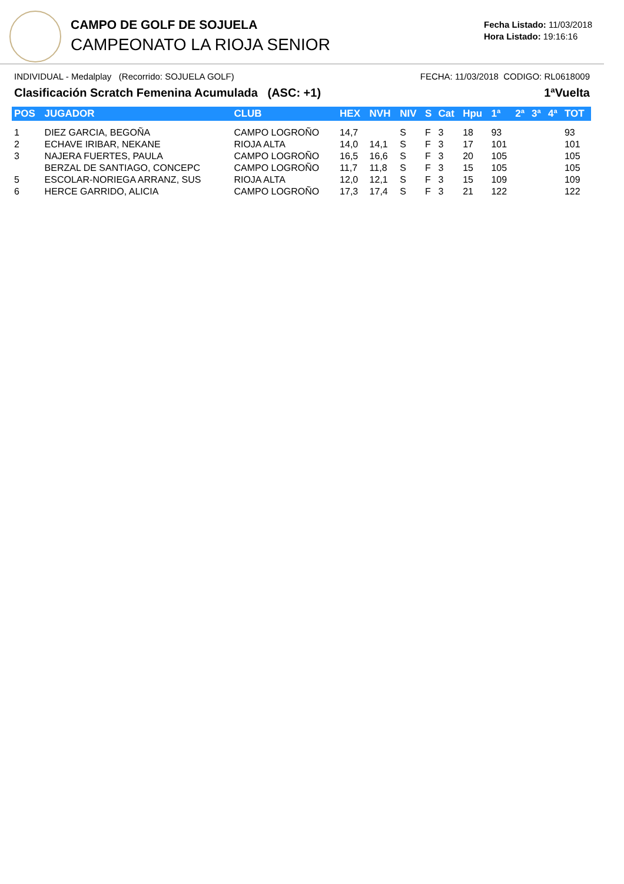CAMPO DE GOLF DE SOJUELA
CAMPEONATO LA RIOJA SENIOR
Fecha Listado: 11/03/2018
Hora Listado: 19:16:16
INDIVIDUAL - Medalplay (Recorrido: SOJUELA GOLF) FECHA: 11/03/2018 CODIGO: RL0618009
Clasificación Scratch Femenina Acumulada (ASC: +1) 1ªVuelta
| POS | JUGADOR | CLUB | HEX | NVH | NIV | S | Cat | Hpu | 1ª | 2ª | 3ª | 4ª | TOT |
| --- | --- | --- | --- | --- | --- | --- | --- | --- | --- | --- | --- | --- | --- |
| 1 | DIEZ GARCIA, BEGOÑA | CAMPO LOGROÑO | 14,7 | | S | F | 3 | 18 | 93 | | | | 93 |
| 2 | ECHAVE IRIBAR, NEKANE | RIOJA ALTA | 14,0 | 14,1 | S | F | 3 | 17 | 101 | | | | 101 |
| 3 | NAJERA FUERTES, PAULA | CAMPO LOGROÑO | 16,5 | 16,6 | S | F | 3 | 20 | 105 | | | | 105 |
| | BERZAL DE SANTIAGO, CONCEPC | CAMPO LOGROÑO | 11,7 | 11,8 | S | F | 3 | 15 | 105 | | | | 105 |
| 5 | ESCOLAR-NORIEGA ARRANZ, SUS | RIOJA ALTA | 12,0 | 12,1 | S | F | 3 | 15 | 109 | | | | 109 |
| 6 | HERCE GARRIDO, ALICIA | CAMPO LOGROÑO | 17,3 | 17,4 | S | F | 3 | 21 | 122 | | | | 122 |